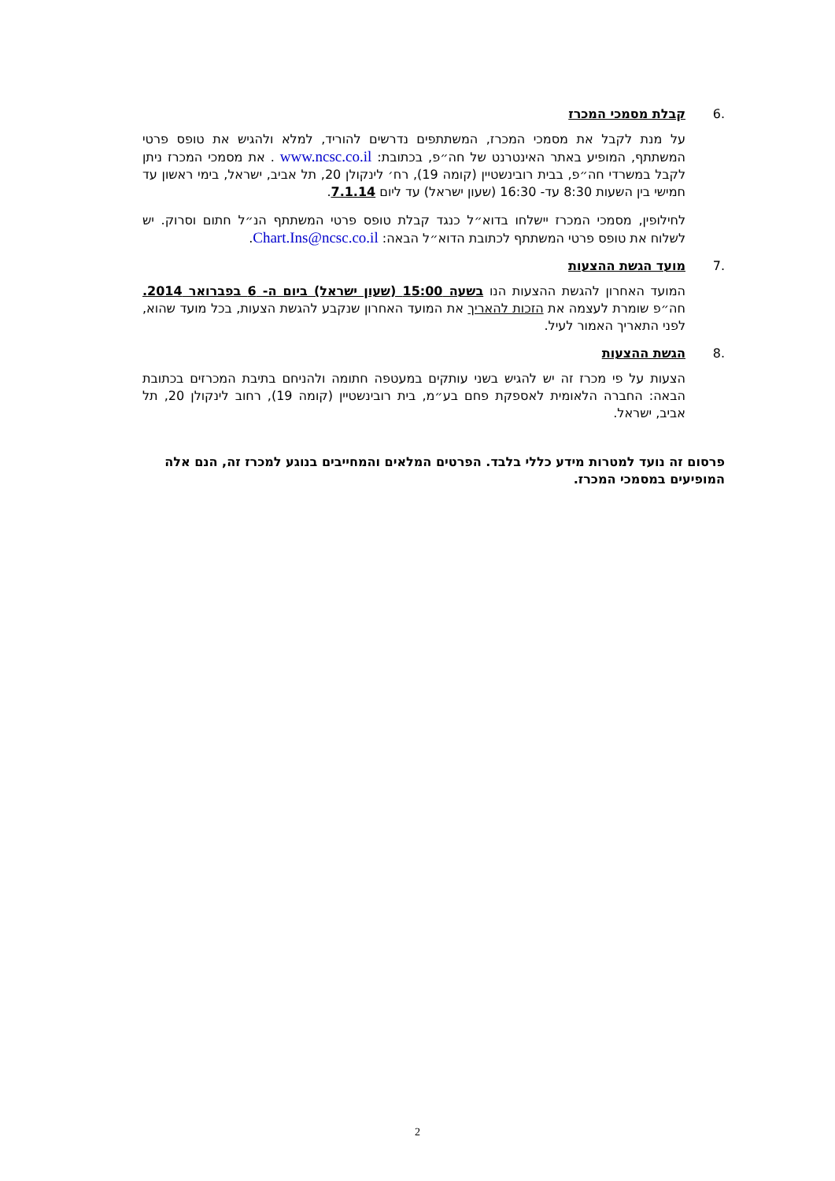6. קבלת מסמכי המכרז
על מנת לקבל את מסמכי המכרז, המשתתפים נדרשים להוריד, למלא ולהגיש את טופס פרטי המשתתף, המופיע באתר האינטרנט של חה״פ, בכתובת: www.ncsc.co.il . את מסמכי המכרז ניתן לקבל במשרדי חה״פ, בבית רובינשטיין (קומה 19), רח׳ לינקולן 20, תל אביב, ישראל, בימי ראשון עד חמישי בין השעות 8:30 עד- 16:30 (שעון ישראל) עד ליום 7.1.14.
לחילופין, מסמכי המכרז יישלחו בדוא״ל כנגד קבלת טופס פרטי המשתתף הנ״ל חתום וסרוק. יש לשלוח את טופס פרטי המשתתף לכתובת הדוא״ל הבאה: Chart.Ins@ncsc.co.il.
7. מועד הגשת ההצעות
המועד האחרון להגשת ההצעות הנו בשעה 15:00 (שעון ישראל) ביום ה- 6 בפברואר 2014. חה״פ שומרת לעצמה את הזכות להאריך את המועד האחרון שנקבע להגשת הצעות, בכל מועד שהוא, לפני התאריך האמור לעיל.
8. הגשת ההצעות
הצעות על פי מכרז זה יש להגיש בשני עותקים במעטפה חתומה ולהניחם בתיבת המכרזים בכתובת הבאה: החברה הלאומית לאספקת פחם בע״מ, בית רובינשטיין (קומה 19), רחוב לינקולן 20, תל אביב, ישראל.
פרסום זה נועד למטרות מידע כללי בלבד. הפרטים המלאים והמחייבים בנוגע למכרז זה, הנם אלה המופיעים במסמכי המכרז.
2